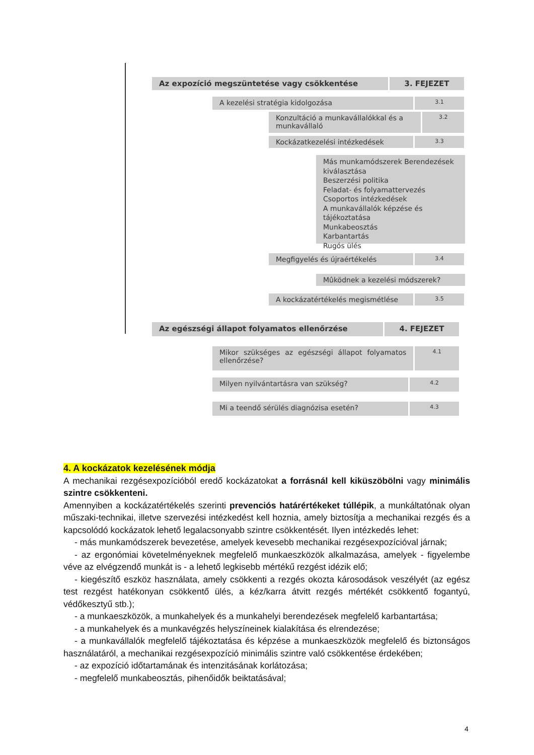Az expozíció megszüntetése vagy csökkentése 3. FEJEZET
A kezelési stratégia kidolgozása 3.1
Konzultáció a munkavállalókkal és a munkavállaló 3.2
Kockázatkezelési intézkedések 3.3
Más munkamódszerek Berendezések kiválasztása
Beszerzési politika
Feladat- és folyamattervezés
Csoportos intézkedések
A munkavállalók képzése és tájékoztatása
Munkabeosztás
Karbantartás
Rugós ülés
Megfigyelés és újraértékelés 3.4
Mûködnek a kezelési módszerek?
A kockázatértékelés megismétlése 3.5
Az egészségi állapot folyamatos ellenőrzése 4. FEJEZET
Mikor szükséges az egészségi állapot folyamatos ellenőrzése? 4.1
Milyen nyilvántartásra van szükség? 4.2
Mi a teendő sérülés diagnózisa esetén? 4.3
4. A kockázatok kezelésének módja
A mechanikai rezgésexpozícióból eredő kockázatokat a forrásnál kell kiküszöbölni vagy minimális szintre csökkenteni.
Amennyiben a kockázatértékelés szerinti prevenciós határértékeket túllépik, a munkáltatónak olyan műszaki-technikai, illetve szervezési intézkedést kell hoznia, amely biztosítja a mechanikai rezgés és a kapcsolódó kockázatok lehető legalacsonyabb szintre csökkentését. Ilyen intézkedés lehet:
- más munkamódszerek bevezetése, amelyek kevesebb mechanikai rezgésexpozícióval járnak;
- az ergonómiai követelményeknek megfelelő munkaeszközök alkalmazása, amelyek - figyelembe véve az elvégzendő munkát is - a lehető legkisebb mértékű rezgést idézik elő;
- kiegészítő eszköz használata, amely csökkenti a rezgés okozta károsodások veszélyét (az egész test rezgést hatékonyan csökkentő ülés, a kéz/karra átvitt rezgés mértékét csökkentő fogantyú, védőkesztyű stb.);
- a munkaeszközök, a munkahelyek és a munkahelyi berendezések megfelelő karbantartása;
- a munkahelyek és a munkavégzés helyszíneinek kialakítása és elrendezése;
- a munkavállalók megfelelő tájékoztatása és képzése a munkaeszközök megfelelő és biztonságos használatáról, a mechanikai rezgésexpozíció minimális szintre való csökkentése érdekében;
- az expozíció időtartamának és intenzitásának korlátozása;
- megfelelő munkabeosztás, pihenőidők beiktatásával;
4